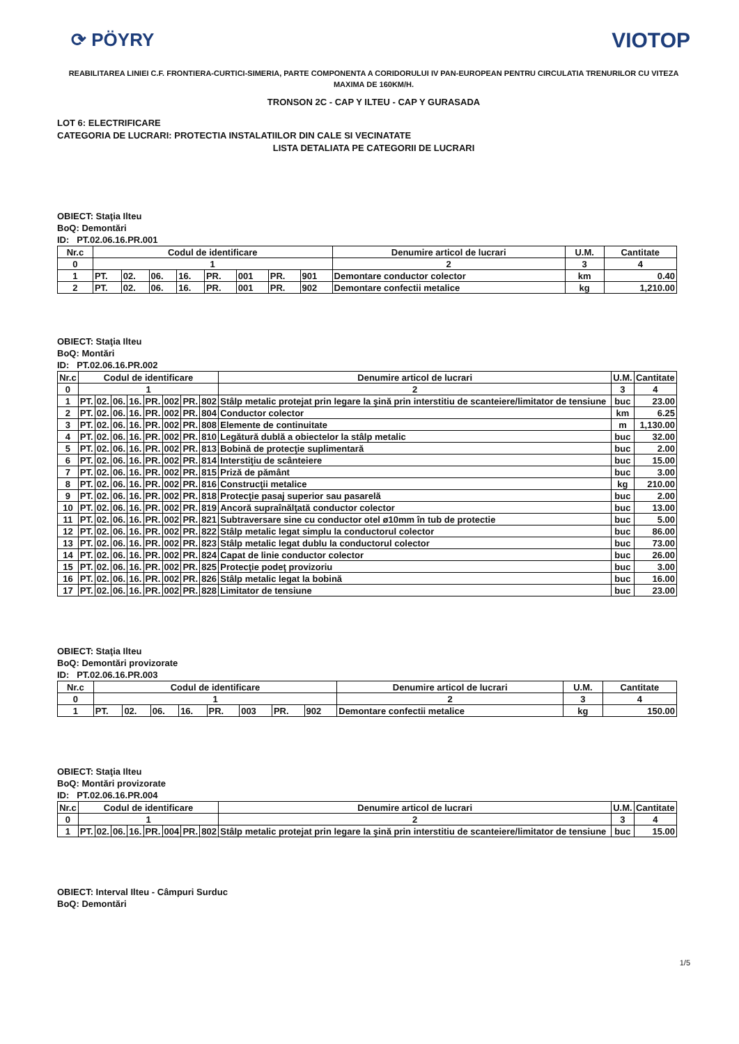⟳ PÖYRY
VIOTOP
REABILITAREA LINIEI C.F. FRONTIERA-CURTICI-SIMERIA, PARTE COMPONENTA A CORIDORULUI IV PAN-EUROPEAN PENTRU CIRCULATIA TRENURILOR CU VITEZA MAXIMA DE 160KM/H.
TRONSON 2C - CAP Y ILTEU - CAP Y GURASADA
LOT 6: ELECTRIFICARE
CATEGORIA DE LUCRARI: PROTECTIA INSTALATIILOR DIN CALE SI VECINATATE
LISTA DETALIATA PE CATEGORII DE LUCRARI
OBIECT: Staţia Ilteu
BoQ: Demontări
ID: PT.02.06.16.PR.001
| Nr.c | Codul de identificare | | | | | | | | Denumire articol de lucrari | U.M. | Cantitate |
| --- | --- | --- | --- | --- | --- | --- | --- | --- | --- | --- | --- |
| 0 | 1 | | | | | | | | 2 | 3 | 4 |
| 1 | PT. | 02. | 06. | 16. | PR. | 001 | PR. | 901 | Demontare conductor colector | km | 0.40 |
| 2 | PT. | 02. | 06. | 16. | PR. | 001 | PR. | 902 | Demontare confectii metalice | kg | 1,210.00 |
OBIECT: Staţia Ilteu
BoQ: Montări
ID: PT.02.06.16.PR.002
| Nr.c | Codul de identificare | | | | | | | | Denumire articol de lucrari | U.M. | Cantitate |
| --- | --- | --- | --- | --- | --- | --- | --- | --- | --- | --- | --- |
| 0 | 1 | | | | | | | | 2 | 3 | 4 |
| 1 | PT. | 02. | 06. | 16. | PR. | 002 | PR. | 802 | Stâlp metalic protejat prin legare la şină prin interstitiu de scanteiere/limitator de tensiune | buc | 23.00 |
| 2 | PT. | 02. | 06. | 16. | PR. | 002 | PR. | 804 | Conductor colector | km | 6.25 |
| 3 | PT. | 02. | 06. | 16. | PR. | 002 | PR. | 808 | Elemente de continuitate | m | 1,130.00 |
| 4 | PT. | 02. | 06. | 16. | PR. | 002 | PR. | 810 | Legătură dublă a obiectelor la stâlp metalic | buc | 32.00 |
| 5 | PT. | 02. | 06. | 16. | PR. | 002 | PR. | 813 | Bobină de protecţie suplimentară | buc | 2.00 |
| 6 | PT. | 02. | 06. | 16. | PR. | 002 | PR. | 814 | Interstiţiu de scânteiere | buc | 15.00 |
| 7 | PT. | 02. | 06. | 16. | PR. | 002 | PR. | 815 | Priză de pământ | buc | 3.00 |
| 8 | PT. | 02. | 06. | 16. | PR. | 002 | PR. | 816 | Construcţii metalice | kg | 210.00 |
| 9 | PT. | 02. | 06. | 16. | PR. | 002 | PR. | 818 | Protecţie pasaj superior sau pasarelă | buc | 2.00 |
| 10 | PT. | 02. | 06. | 16. | PR. | 002 | PR. | 819 | Ancoră supraînălţată conductor colector | buc | 13.00 |
| 11 | PT. | 02. | 06. | 16. | PR. | 002 | PR. | 821 | Subtraversare sine cu conductor otel ø10mm în tub de protectie | buc | 5.00 |
| 12 | PT. | 02. | 06. | 16. | PR. | 002 | PR. | 822 | Stâlp metalic legat simplu la conductorul colector | buc | 86.00 |
| 13 | PT. | 02. | 06. | 16. | PR. | 002 | PR. | 823 | Stâlp metalic legat dublu la conductorul colector | buc | 73.00 |
| 14 | PT. | 02. | 06. | 16. | PR. | 002 | PR. | 824 | Capat de linie conductor colector | buc | 26.00 |
| 15 | PT. | 02. | 06. | 16. | PR. | 002 | PR. | 825 | Protecţie podeţ provizoriu | buc | 3.00 |
| 16 | PT. | 02. | 06. | 16. | PR. | 002 | PR. | 826 | Stâlp metalic legat la bobină | buc | 16.00 |
| 17 | PT. | 02. | 06. | 16. | PR. | 002 | PR. | 828 | Limitator de tensiune | buc | 23.00 |
OBIECT: Staţia Ilteu
BoQ: Demontări provizorate
ID: PT.02.06.16.PR.003
| Nr.c | Codul de identificare | | | | | | | | Denumire articol de lucrari | U.M. | Cantitate |
| --- | --- | --- | --- | --- | --- | --- | --- | --- | --- | --- | --- |
| 0 | 1 | | | | | | | | 2 | 3 | 4 |
| 1 | PT. | 02. | 06. | 16. | PR. | 003 | PR. | 902 | Demontare confectii metalice | kg | 150.00 |
OBIECT: Staţia Ilteu
BoQ: Montări provizorate
ID: PT.02.06.16.PR.004
| Nr.c | Codul de identificare | | | | | | | | Denumire articol de lucrari | U.M. | Cantitate |
| --- | --- | --- | --- | --- | --- | --- | --- | --- | --- | --- | --- |
| 0 | 1 | | | | | | | | 2 | 3 | 4 |
| 1 | PT. | 02. | 06. | 16. | PR. | 004 | PR. | 802 | Stâlp metalic protejat prin legare la şină prin interstitiu de scanteiere/limitator de tensiune | buc | 15.00 |
OBIECT: Interval Ilteu - Câmpuri Surduc
BoQ: Demontări
1/5